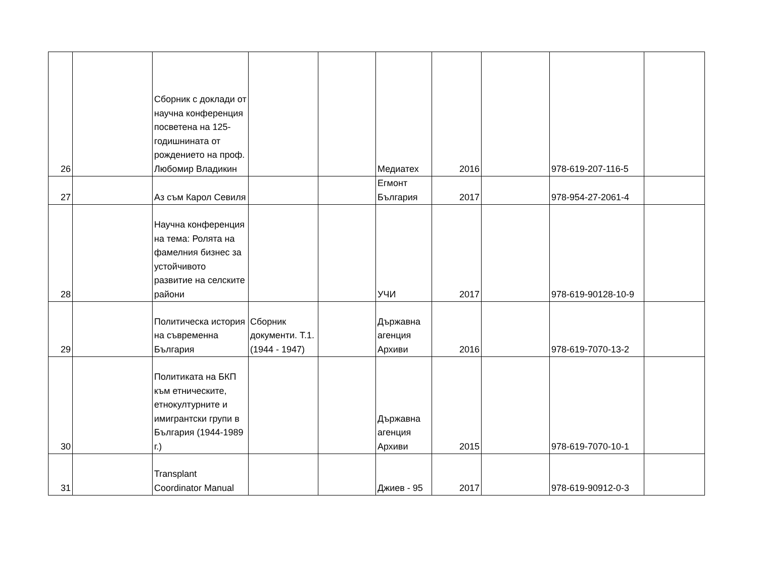| 26 | | Сборник с доклади от научна конференция посветена на 125-годишнината от рождението на проф. Любомир Владикин | | | Медиатех | 2016 | | 978-619-207-116-5 | |
| 27 | | Аз съм Карол Севиля | | | Егмонт България | 2017 | | 978-954-27-2061-4 | |
| 28 | | Научна конференция на тема: Ролята на фамелния бизнес за устойчивото развитие на селските райони | | | УЧИ | 2017 | | 978-619-90128-10-9 | |
| 29 | | Политическа история на съвременна България | Сборник документи. Т.1. (1944 - 1947) | | Държавна агенция Архиви | 2016 | | 978-619-7070-13-2 | |
| 30 | | Политиката на БКП към етническите, етнокултурните и имигрантски групи в България (1944-1989 г.) | | | Държавна агенция Архиви | 2015 | | 978-619-7070-10-1 | |
| 31 | | Transplant Coordinator Manual | | | Джиев - 95 | 2017 | | 978-619-90912-0-3 | |